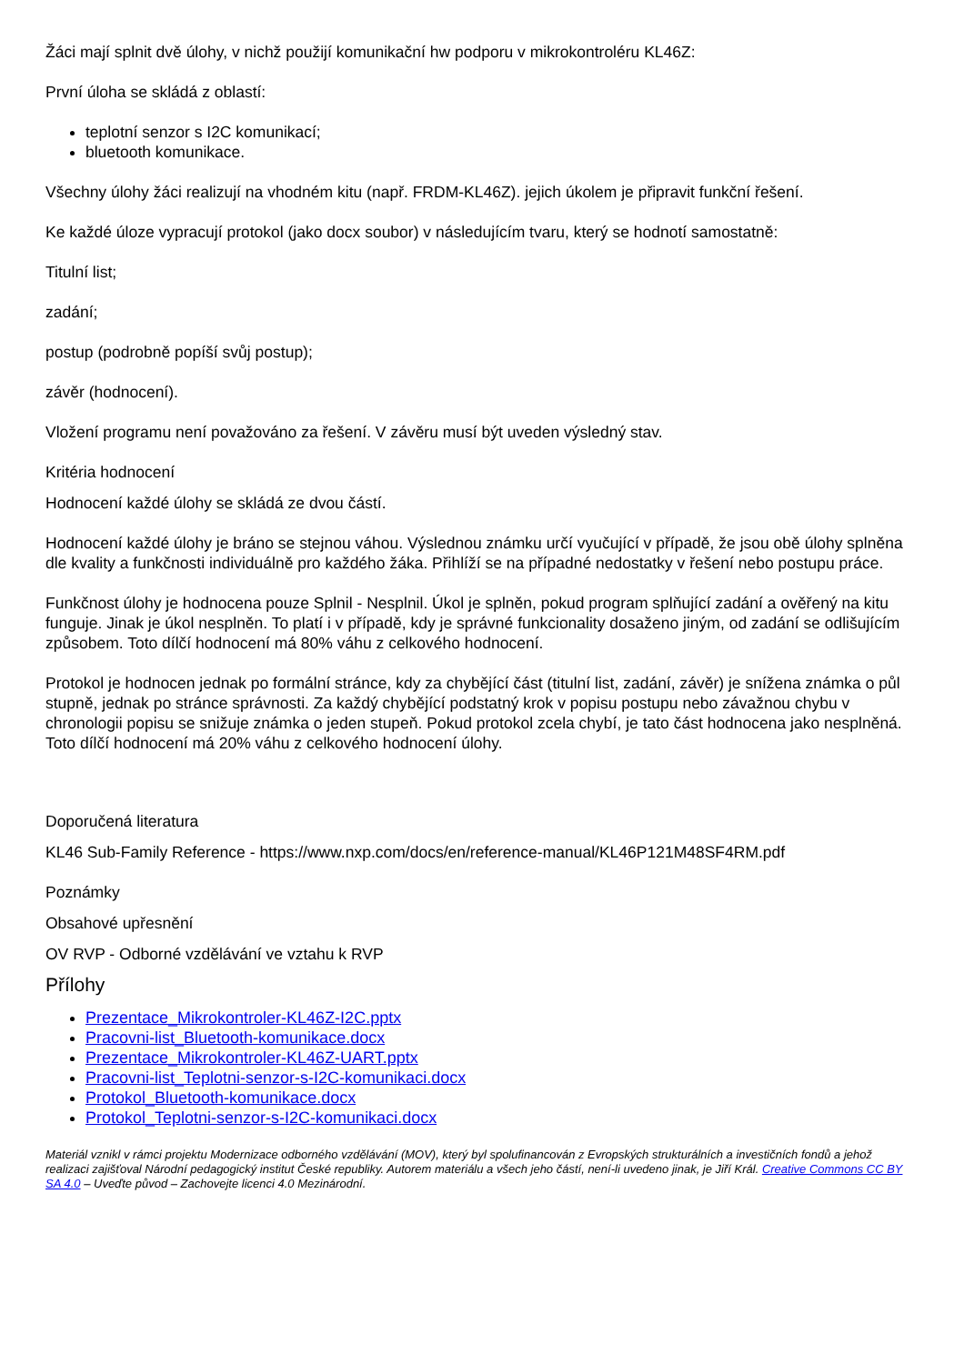Žáci mají splnit dvě úlohy, v nichž použijí komunikační hw podporu v mikrokontroléru KL46Z:
První úloha se skládá z oblastí:
teplotní senzor s I2C komunikací;
bluetooth komunikace.
Všechny úlohy žáci realizují na vhodném kitu (např. FRDM-KL46Z). jejich úkolem je připravit funkční řešení.
Ke každé úloze vypracují protokol (jako docx soubor) v následujícím tvaru, který se hodnotí samostatně:
Titulní list;
zadání;
postup (podrobně popíší svůj postup);
závěr (hodnocení).
Vložení programu není považováno za řešení. V závěru musí být uveden výsledný stav.
Kritéria hodnocení
Hodnocení každé úlohy se skládá ze dvou částí.
Hodnocení každé úlohy je bráno se stejnou váhou. Výslednou známku určí vyučující v případě, že jsou obě úlohy splněna dle kvality a funkčnosti individuálně pro každého žáka. Přihlíží se na případné nedostatky v řešení nebo postupu práce.
Funkčnost úlohy je hodnocena pouze Splnil - Nesplnil. Úkol je splněn, pokud program splňující zadání a ověřený na kitu funguje. Jinak je úkol nesplněn. To platí i v případě, kdy je správné funkcionality dosaženo jiným, od zadání se odlišujícím způsobem. Toto dílčí hodnocení má 80% váhu z celkového hodnocení.
Protokol je hodnocen jednak po formální stránce, kdy za chybějící část (titulní list, zadání, závěr) je snížena známka o půl stupně, jednak po stránce správnosti. Za každý chybějící podstatný krok v popisu postupu nebo závažnou chybu v chronologii popisu se snižuje známka o jeden stupeň. Pokud protokol zcela chybí, je tato část hodnocena jako nesplněná. Toto dílčí hodnocení má 20% váhu z celkového hodnocení úlohy.
Doporučená literatura
KL46 Sub-Family Reference - https://www.nxp.com/docs/en/reference-manual/KL46P121M48SF4RM.pdf
Poznámky
Obsahové upřesnění
OV RVP - Odborné vzdělávání ve vztahu k RVP
Přílohy
Prezentace_Mikrokontroler-KL46Z-I2C.pptx
Pracovni-list_Bluetooth-komunikace.docx
Prezentace_Mikrokontroler-KL46Z-UART.pptx
Pracovni-list_Teplotni-senzor-s-I2C-komunikaci.docx
Protokol_Bluetooth-komunikace.docx
Protokol_Teplotni-senzor-s-I2C-komunikaci.docx
Materiál vznikl v rámci projektu Modernizace odborného vzdělávání (MOV), který byl spolufinancován z Evropských strukturálních a investičních fondů a jehož realizaci zajišťoval Národní pedagogický institut České republiky. Autorem materiálu a všech jeho částí, není-li uvedeno jinak, je Jiří Král. Creative Commons CC BY SA 4.0 – Uveďte původ – Zachovejte licenci 4.0 Mezinárodní.